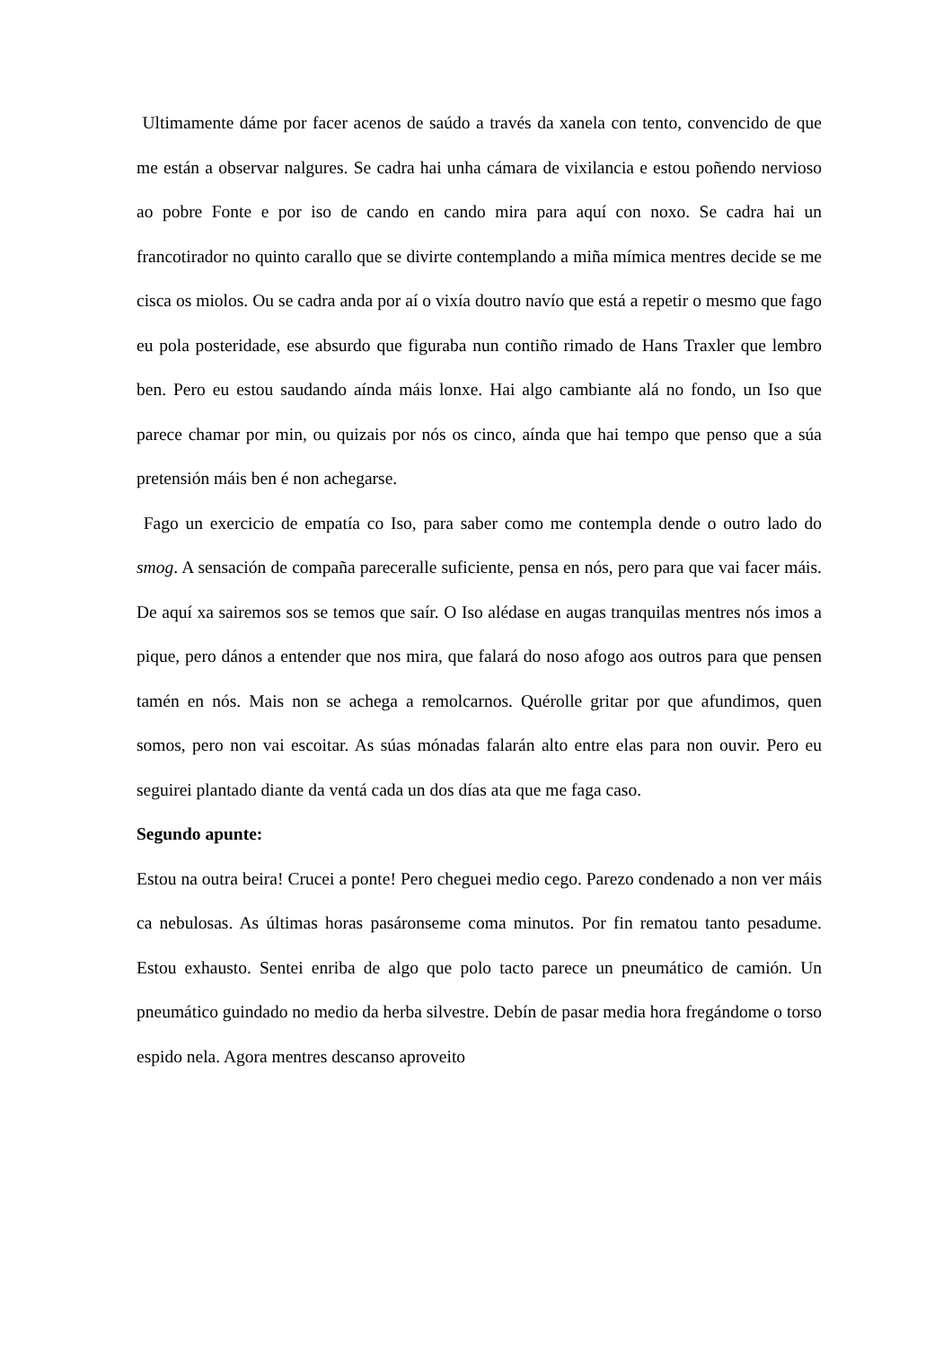Ultimamente dáme por facer acenos de saúdo a través da xanela con tento, convencido de que me están a observar nalgures. Se cadra hai unha cámara de vixilancia e estou poñendo nervioso ao pobre Fonte e por iso de cando en cando mira para aquí con noxo. Se cadra hai un francotirador no quinto carallo que se divirte contemplando a miña mímica mentres decide se me cisca os miolos. Ou se cadra anda por aí o vixía doutro navío que está a repetir o mesmo que fago eu pola posteridade, ese absurdo que figuraba nun contiño rimado de Hans Traxler que lembro ben. Pero eu estou saudando aínda máis lonxe. Hai algo cambiante alá no fondo, un Iso que parece chamar por min, ou quizais por nós os cinco, aínda que hai tempo que penso que a súa pretensión máis ben é non achegarse.
Fago un exercicio de empatía co Iso, para saber como me contempla dende o outro lado do smog. A sensación de compaña pareceralle suficiente, pensa en nós, pero para que vai facer máis. De aquí xa sairemos sos se temos que saír. O Iso alédase en augas tranquilas mentres nós imos a pique, pero dános a entender que nos mira, que falará do noso afogo aos outros para que pensen tamén en nós. Mais non se achega a remolcarnos. Quérolle gritar por que afundimos, quen somos, pero non vai escoitar. As súas mónadas falarán alto entre elas para non ouvir. Pero eu seguirei plantado diante da ventá cada un dos días ata que me faga caso.
Segundo apunte:
Estou na outra beira! Crucei a ponte! Pero cheguei medio cego. Parezo condenado a non ver máis ca nebulosas. As últimas horas pasáronseme coma minutos. Por fin rematou tanto pesadume. Estou exhausto. Sentei enriba de algo que polo tacto parece un pneumático de camión. Un pneumático guindado no medio da herba silvestre. Debín de pasar media hora fregándome o torso espido nela. Agora mentres descanso aproveito